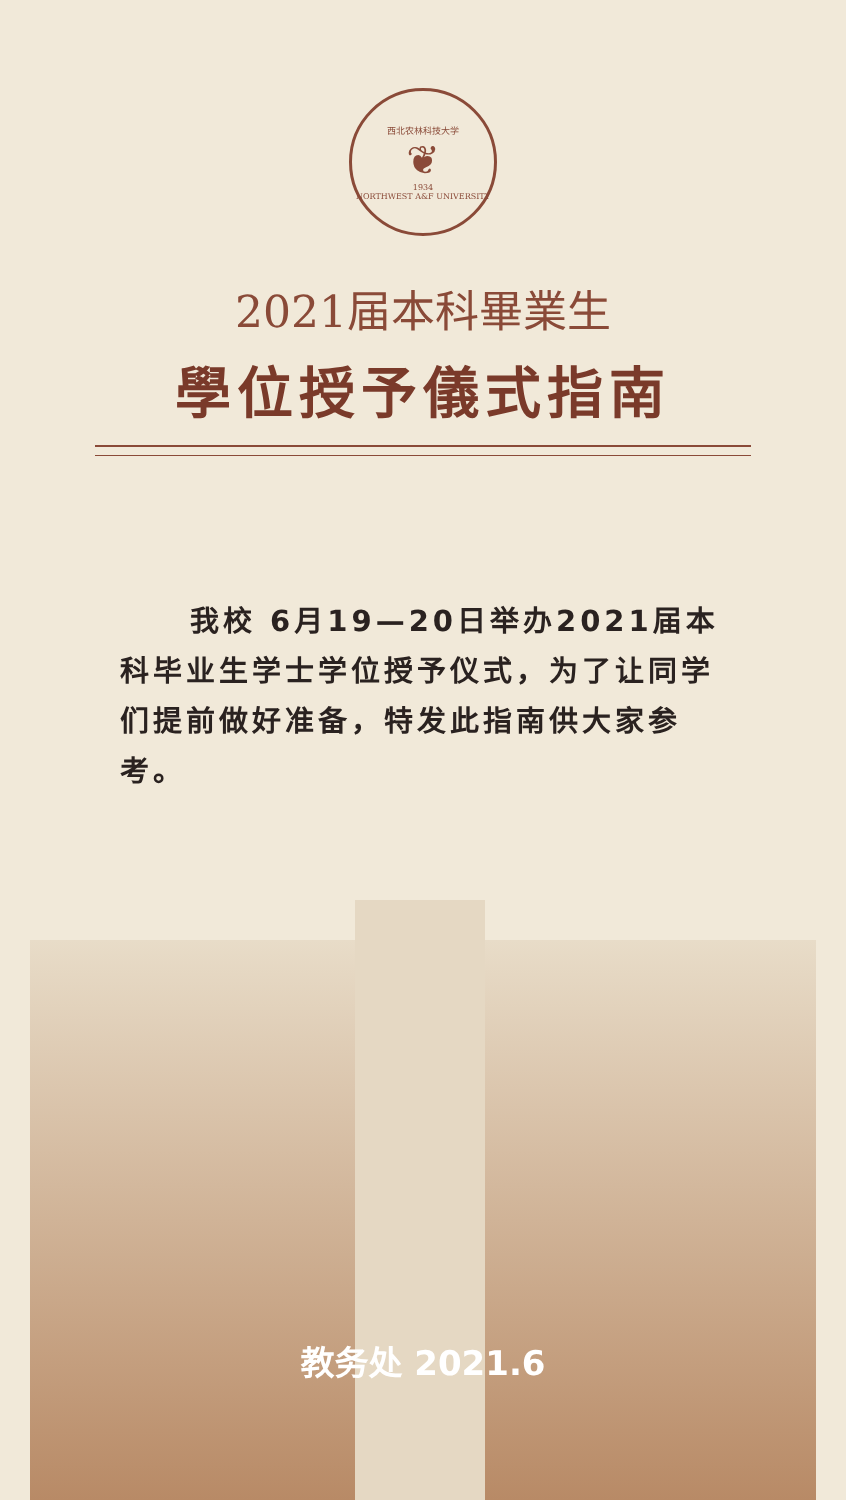西北农林科技大学
❦
1934
NORTHWEST A&F UNIVERSITY
2021届本科畢業生
學位授予儀式指南
我校 6月19—20日举办2021届本科毕业生学士学位授予仪式，为了让同学们提前做好准备，特发此指南供大家参考。
教务处 2021.6